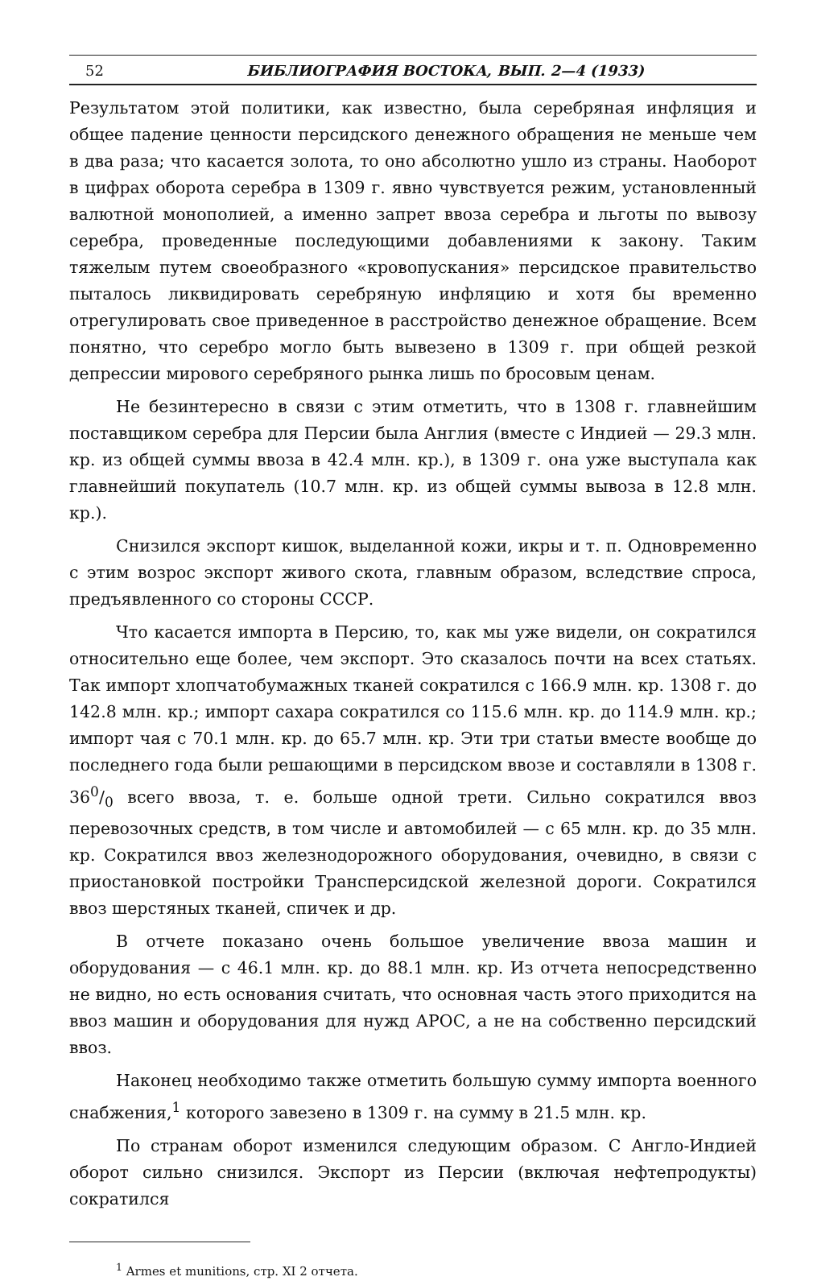52 БИБЛИОГРАФИЯ ВОСТОКА, ВЫП. 2—4 (1933)
Результатом этой политики, как известно, была серебряная инфляция и общее падение ценности персидского денежного обращения не меньше чем в два раза; что касается золота, то оно абсолютно ушло из страны. Наоборот в цифрах оборота серебра в 1309 г. явно чувствуется режим, установленный валютной монополией, а именно запрет ввоза серебра и льготы по вывозу серебра, проведенные последующими добавлениями к закону. Таким тяжелым путем своеобразного «кровопускания» персидское правительство пыталось ликвидировать серебряную инфляцию и хотя бы временно отрегулировать свое приведенное в расстройство денежное обращение. Всем понятно, что серебро могло быть вывезено в 1309 г. при общей резкой депрессии мирового серебряного рынка лишь по бросовым ценам.
Не безинтересно в связи с этим отметить, что в 1308 г. главнейшим поставщиком серебра для Персии была Англия (вместе с Индией — 29.3 млн. кр. из общей суммы ввоза в 42.4 млн. кр.), в 1309 г. она уже выступала как главнейший покупатель (10.7 млн. кр. из общей суммы вывоза в 12.8 млн. кр.).
Снизился экспорт кишок, выделанной кожи, икры и т. п. Одновременно с этим возрос экспорт живого скота, главным образом, вследствие спроса, предъявленного со стороны СССР.
Что касается импорта в Персию, то, как мы уже видели, он сократился относительно еще более, чем экспорт. Это сказалось почти на всех статьях. Так импорт хлопчатобумажных тканей сократился с 166.9 млн. кр. 1308 г. до 142.8 млн. кр.; импорт сахара сократился со 115.6 млн. кр. до 114.9 млн. кр.; импорт чая с 70.1 млн. кр. до 65.7 млн. кр. Эти три статьи вместе вообще до последнего года были решающими в персидском ввозе и составляли в 1308 г. 360/0 всего ввоза, т. е. больше одной трети. Сильно сократился ввоз перевозочных средств, в том числе и автомобилей — с 65 млн. кр. до 35 млн. кр. Сократился ввоз железнодорожного оборудования, очевидно, в связи с приостановкой постройки Трансперсидской железной дороги. Сократился ввоз шерстяных тканей, спичек и др.
В отчете показано очень большое увеличение ввоза машин и оборудования — с 46.1 млн. кр. до 88.1 млн. кр. Из отчета непосредственно не видно, но есть основания считать, что основная часть этого приходится на ввоз машин и оборудования для нужд АРОС, а не на собственно персидский ввоз.
Наконец необходимо также отметить большую сумму импорта военного снабжения,<sup>1</sup> которого завезено в 1309 г. на сумму в 21.5 млн. кр.
По странам оборот изменился следующим образом. С Англо-Индией оборот сильно снизился. Экспорт из Персии (включая нефтепродукты) сократился
<sup>1</sup> Armes et munitions, стр. XI 2 отчета.